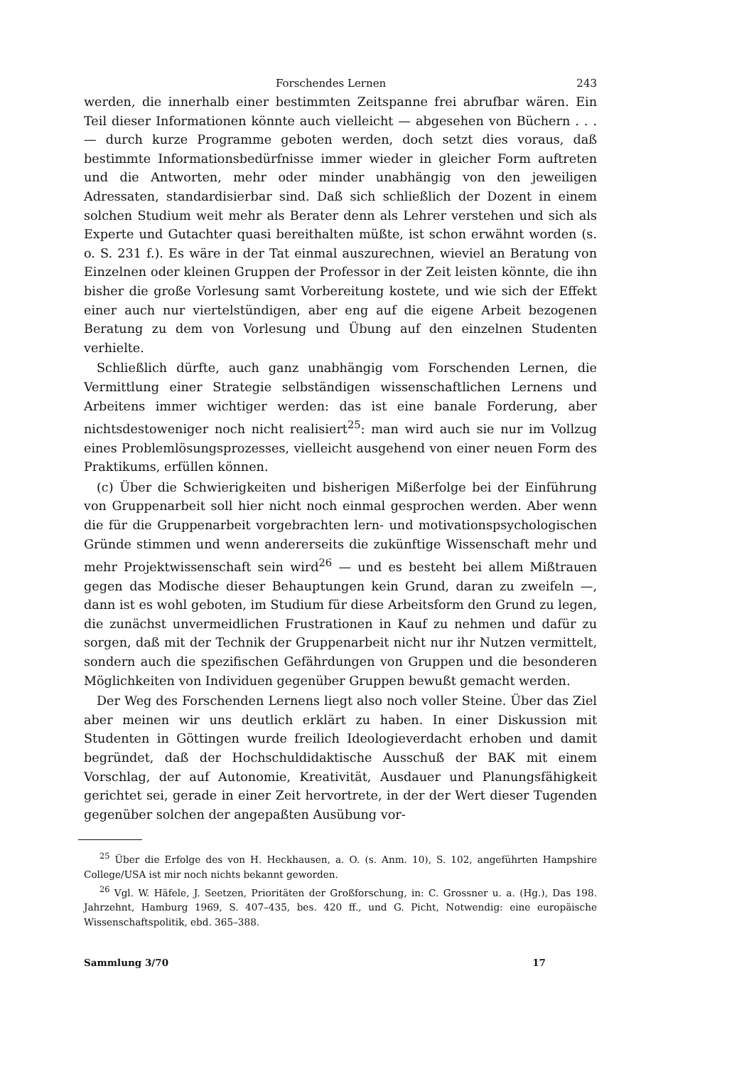Forschendes Lernen 243
werden, die innerhalb einer bestimmten Zeitspanne frei abrufbar wären. Ein Teil dieser Informationen könnte auch vielleicht — abgesehen von Büchern . . . — durch kurze Programme geboten werden, doch setzt dies voraus, daß bestimmte Informationsbedürfnisse immer wieder in gleicher Form auftreten und die Antworten, mehr oder minder unabhängig von den jeweiligen Adressaten, standardisierbar sind. Daß sich schließlich der Dozent in einem solchen Studium weit mehr als Berater denn als Lehrer verstehen und sich als Experte und Gutachter quasi bereithalten müßte, ist schon erwähnt worden (s. o. S. 231 f.). Es wäre in der Tat einmal auszurechnen, wieviel an Beratung von Einzelnen oder kleinen Gruppen der Professor in der Zeit leisten könnte, die ihn bisher die große Vorlesung samt Vorbereitung kostete, und wie sich der Effekt einer auch nur viertelstündigen, aber eng auf die eigene Arbeit bezogenen Beratung zu dem von Vorlesung und Übung auf den einzelnen Studenten verhielte.
Schließlich dürfte, auch ganz unabhängig vom Forschenden Lernen, die Vermittlung einer Strategie selbständigen wissenschaftlichen Lernens und Arbeitens immer wichtiger werden: das ist eine banale Forderung, aber nichtsdestoweniger noch nicht realisiert<sup>25</sup>: man wird auch sie nur im Vollzug eines Problemlösungsprozesses, vielleicht ausgehend von einer neuen Form des Praktikums, erfüllen können.
(c) Über die Schwierigkeiten und bisherigen Mißerfolge bei der Einführung von Gruppenarbeit soll hier nicht noch einmal gesprochen werden. Aber wenn die für die Gruppenarbeit vorgebrachten lern- und motivationspsychologischen Gründe stimmen und wenn andererseits die zukünftige Wissenschaft mehr und mehr Projektwissenschaft sein wird<sup>26</sup> — und es besteht bei allem Mißtrauen gegen das Modische dieser Behauptungen kein Grund, daran zu zweifeln —, dann ist es wohl geboten, im Studium für diese Arbeitsform den Grund zu legen, die zunächst unvermeidlichen Frustrationen in Kauf zu nehmen und dafür zu sorgen, daß mit der Technik der Gruppenarbeit nicht nur ihr Nutzen vermittelt, sondern auch die spezifischen Gefährdungen von Gruppen und die besonderen Möglichkeiten von Individuen gegenüber Gruppen bewußt gemacht werden.
Der Weg des Forschenden Lernens liegt also noch voller Steine. Über das Ziel aber meinen wir uns deutlich erklärt zu haben. In einer Diskussion mit Studenten in Göttingen wurde freilich Ideologieverdacht erhoben und damit begründet, daß der Hochschuldidaktische Ausschuß der BAK mit einem Vorschlag, der auf Autonomie, Kreativität, Ausdauer und Planungsfähigkeit gerichtet sei, gerade in einer Zeit hervortrete, in der der Wert dieser Tugenden gegenüber solchen der angepaßten Ausübung vor-
<sup>25</sup> Über die Erfolge des von H. Heckhausen, a. O. (s. Anm. 10), S. 102, angeführten Hampshire College/USA ist mir noch nichts bekannt geworden.
<sup>26</sup> Vgl. W. Häfele, J. Seetzen, Prioritäten der Großforschung, in: C. Grossner u. a. (Hg.), Das 198. Jahrzehnt, Hamburg 1969, S. 407–435, bes. 420 ff., und G. Picht, Notwendig: eine europäische Wissenschaftspolitik, ebd. 365–388.
Sammlung 3/70 17